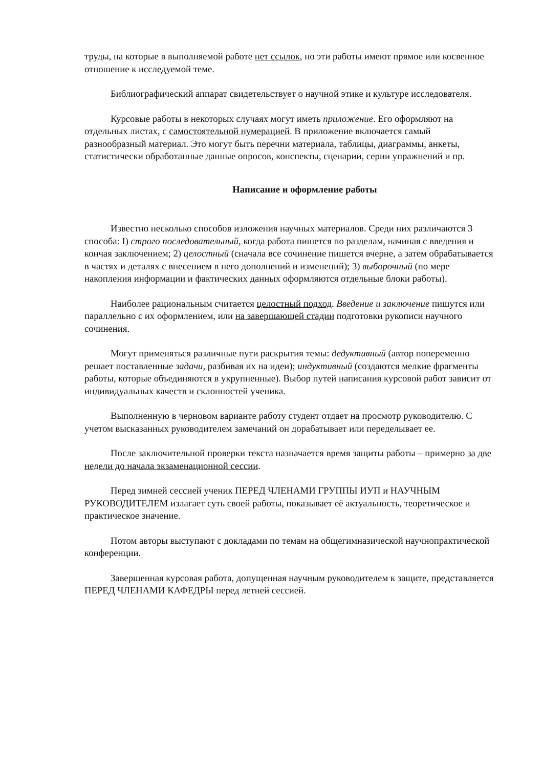труды, на которые в выполняемой работе нет ссылок, но эти работы имеют прямое или косвенное отношение к исследуемой теме.
Библиографический аппарат свидетельствует о научной этике и культуре исследователя.
Курсовые работы в некоторых случаях могут иметь приложение. Его оформляют на отдельных листах, с самостоятельной нумерацией. В приложение включается самый разнообразный материал. Это могут быть перечни материала, таблицы, диаграммы, анкеты, статистически обработанные данные опросов, конспекты, сценарии, серии упражнений и пр.
Написание и оформление работы
Известно несколько способов изложения научных материалов. Среди них различаются 3 способа: I) строго последовательный, когда работа пишется по разделам, начиная с введения и кончая заключением; 2) целостный (сначала все сочинение пишется вчерне, а затем обрабатывается в частях и деталях с внесением в него дополнений и изменений); 3) выборочный (по мере накопления информации и фактических данных оформляются отдельные блоки работы).
Наиболее рациональным считается целостный подход. Введение и заключение пишутся или параллельно с их оформлением, или на завершающей стадии подготовки рукописи научного сочинения.
Могут применяться различные пути раскрытия темы: дедуктивный (автор попеременно решает поставленные задачи, разбивая их на идеи); индуктивный (создаются мелкие фрагменты работы, которые объединяются в укрупненные). Выбор путей написания курсовой работ зависит от индивидуальных качеств и склонностей ученика.
Выполненную в черновом варианте работу студент отдает на просмотр руководителю. С учетом высказанных руководителем замечаний он дорабатывает или переделывает ее.
После заключительной проверки текста назначается время защиты работы – примерно за две недели до начала экзаменационной сессии.
Перед зимней сессией ученик ПЕРЕД ЧЛЕНАМИ ГРУППЫ ИУП и НАУЧНЫМ РУКОВОДИТЕЛЕМ излагает суть своей работы, показывает её актуальность, теоретическое и практическое значение.
Потом авторы выступают с докладами по темам на общегимназической научнопрактической конференции.
Завершенная курсовая работа, допущенная научным руководителем к защите, представляется ПЕРЕД ЧЛЕНАМИ КАФЕДРЫ перед летней сессией.